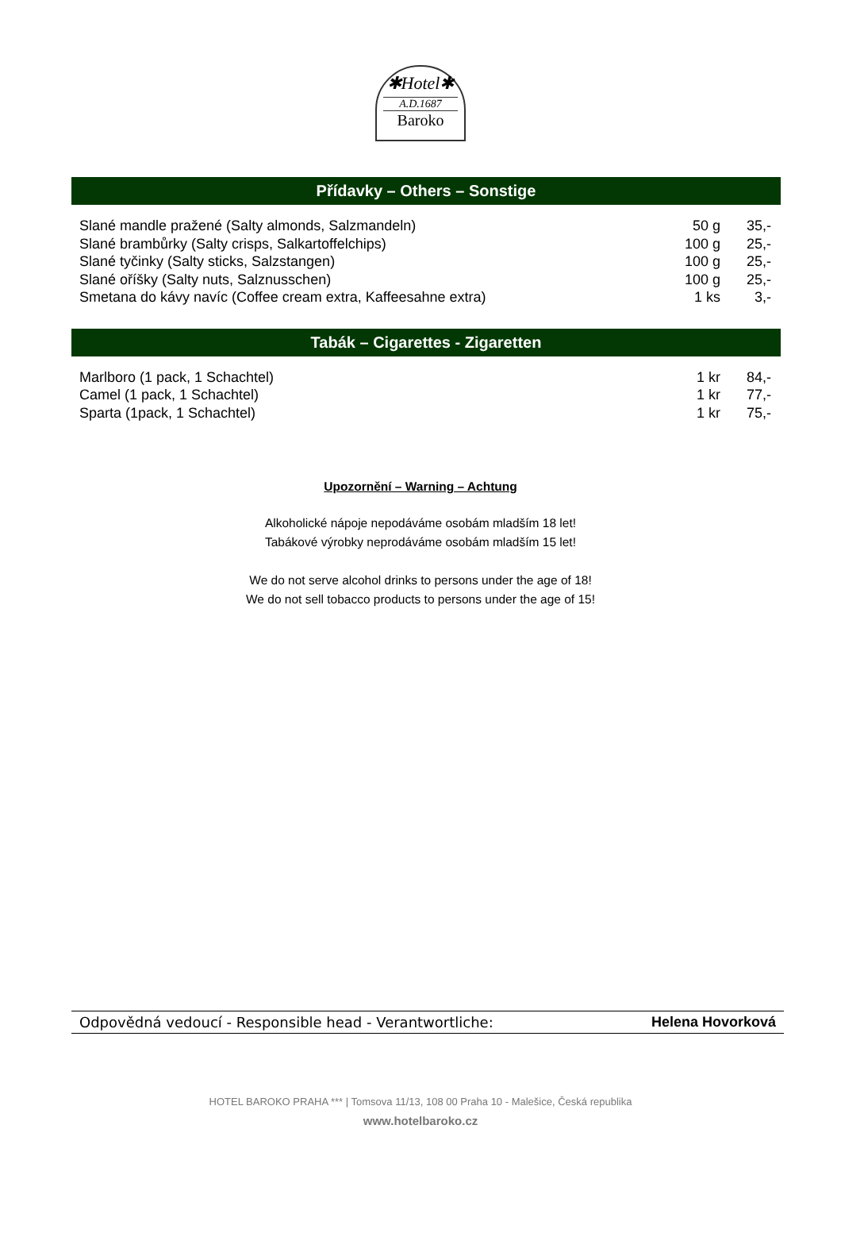✱Hotel✱
A.D.1687
Baroko
Přídavky – Others – Sonstige
| Slané mandle pražené (Salty almonds, Salzmandeln) | 50 g | 35,- |
| Slané brambůrky (Salty crisps, Salkartoffelchips) | 100 g | 25,- |
| Slané tyčinky (Salty sticks, Salzstangen) | 100 g | 25,- |
| Slané oříšky (Salty nuts, Salznusschen) | 100 g | 25,- |
| Smetana do kávy navíc (Coffee cream extra, Kaffeesahne extra) | 1 ks | 3,- |
Tabák – Cigarettes - Zigaretten
| Marlboro (1 pack, 1 Schachtel) | 1 kr | 84,- |
| Camel (1 pack, 1 Schachtel) | 1 kr | 77,- |
| Sparta (1pack, 1 Schachtel) | 1 kr | 75,- |
Upozornění – Warning – Achtung
Alkoholické nápoje nepodáváme osobám mladším 18 let!
Tabákové výrobky neprodáváme osobám mladším 15 let!
We do not serve alcohol drinks to persons under the age of 18!
We do not sell tobacco products to persons under the age of 15!
Odpovědná vedoucí - Responsible head - Verantwortliche: Helena Hovorková
HOTEL BAROKO PRAHA *** | Tomsova 11/13, 108 00 Praha 10 - Malešice, Česká republika
www.hotelbaroko.cz